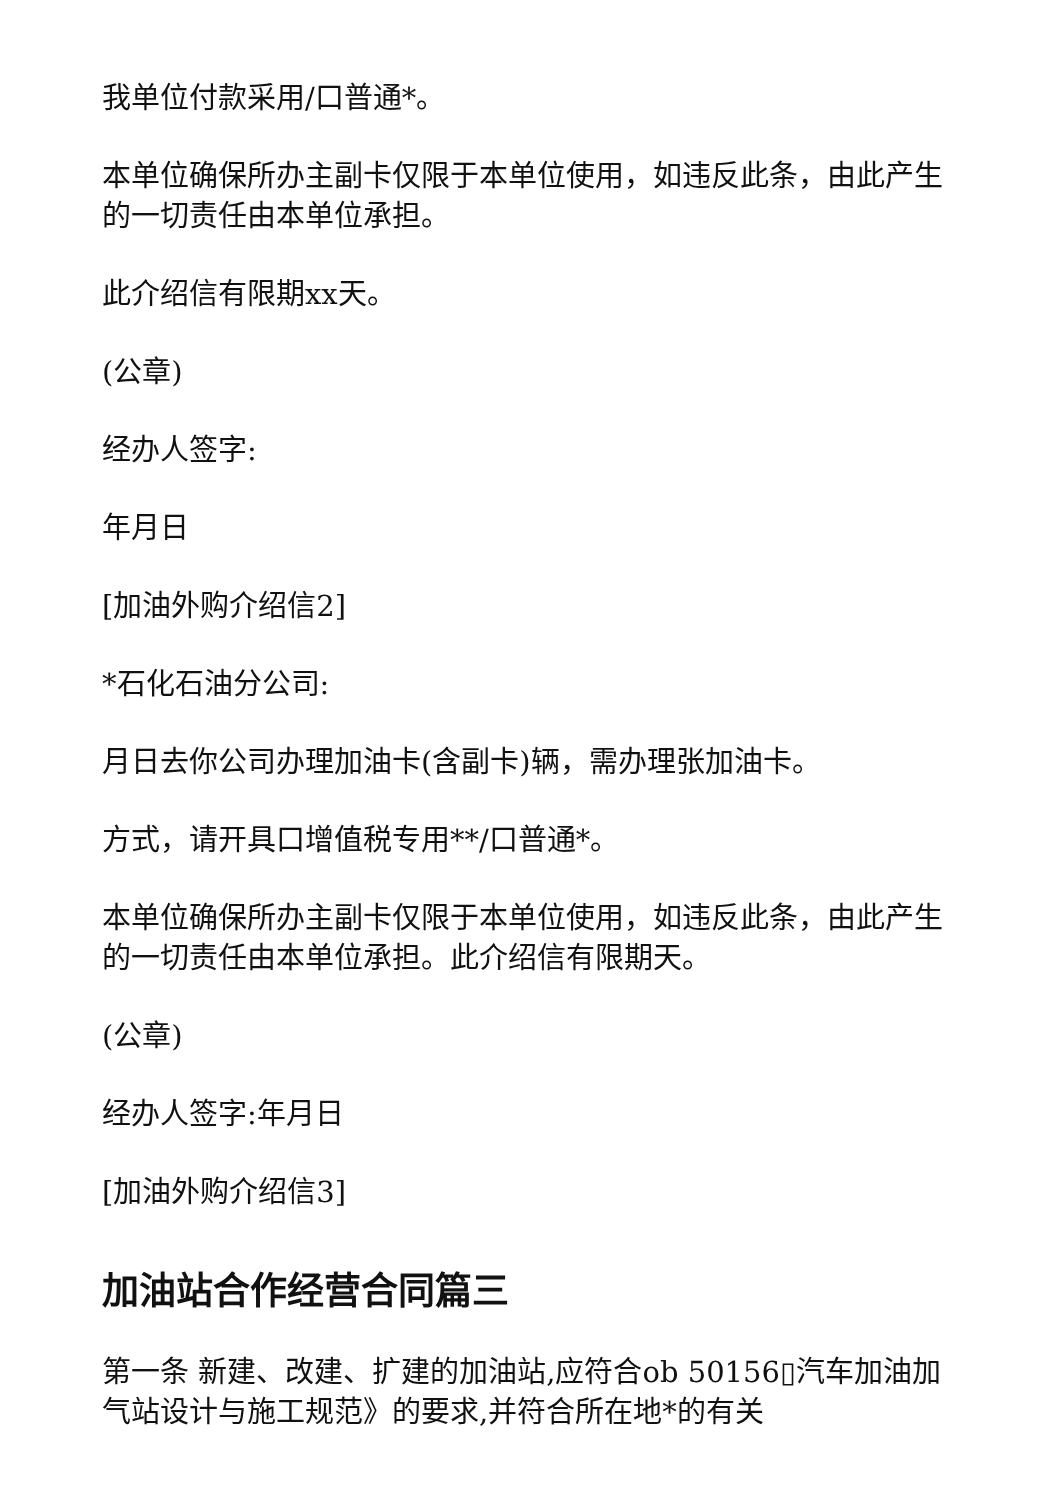我单位付款采用/口普通*。
本单位确保所办主副卡仅限于本单位使用，如违反此条，由此产生的一切责任由本单位承担。
此介绍信有限期xx天。
(公章)
经办人签字:
年月日
[加油外购介绍信2]
*石化石油分公司:
月日去你公司办理加油卡(含副卡)辆，需办理张加油卡。
方式，请开具口增值税专用**/口普通*。
本单位确保所办主副卡仅限于本单位使用，如违反此条，由此产生的一切责任由本单位承担。此介绍信有限期天。
(公章)
经办人签字:年月日
[加油外购介绍信3]
加油站合作经营合同篇三
第一条 新建、改建、扩建的加油站,应符合ob 50156▯汽车加油加气站设计与施工规范》的要求,并符合所在地*的有关